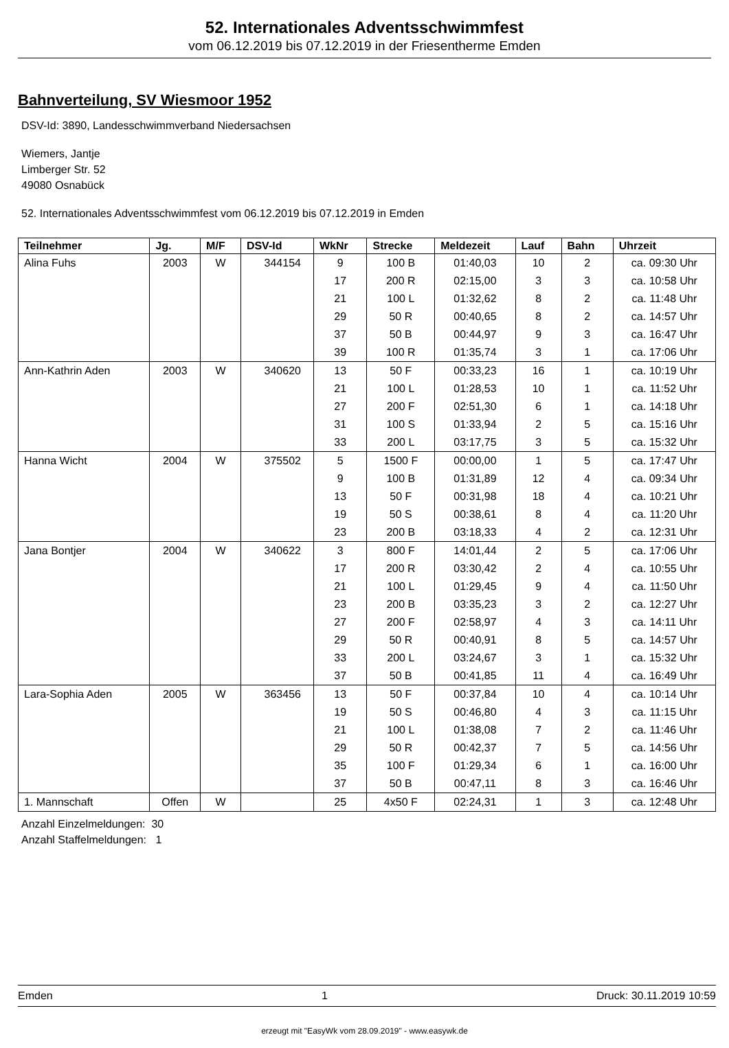52. Internationales Adventsschwimmfest
vom 06.12.2019 bis 07.12.2019 in der Friesentherme Emden
Bahnverteilung, SV Wiesmoor 1952
DSV-Id: 3890, Landesschwimmverband Niedersachsen
Wiemers, Jantje
Limberger Str. 52
49080 Osnabück
52. Internationales Adventsschwimmfest vom 06.12.2019 bis 07.12.2019 in Emden
| Teilnehmer | Jg. | M/F | DSV-Id | WkNr | Strecke | Meldezeit | Lauf | Bahn | Uhrzeit |
| --- | --- | --- | --- | --- | --- | --- | --- | --- | --- |
| Alina Fuhs | 2003 | W | 344154 | 9 | 100 B | 01:40,03 | 10 | 2 | ca. 09:30 Uhr |
| | | | | 17 | 200 R | 02:15,00 | 3 | 3 | ca. 10:58 Uhr |
| | | | | 21 | 100 L | 01:32,62 | 8 | 2 | ca. 11:48 Uhr |
| | | | | 29 | 50 R | 00:40,65 | 8 | 2 | ca. 14:57 Uhr |
| | | | | 37 | 50 B | 00:44,97 | 9 | 3 | ca. 16:47 Uhr |
| | | | | 39 | 100 R | 01:35,74 | 3 | 1 | ca. 17:06 Uhr |
| Ann-Kathrin Aden | 2003 | W | 340620 | 13 | 50 F | 00:33,23 | 16 | 1 | ca. 10:19 Uhr |
| | | | | 21 | 100 L | 01:28,53 | 10 | 1 | ca. 11:52 Uhr |
| | | | | 27 | 200 F | 02:51,30 | 6 | 1 | ca. 14:18 Uhr |
| | | | | 31 | 100 S | 01:33,94 | 2 | 5 | ca. 15:16 Uhr |
| | | | | 33 | 200 L | 03:17,75 | 3 | 5 | ca. 15:32 Uhr |
| Hanna Wicht | 2004 | W | 375502 | 5 | 1500 F | 00:00,00 | 1 | 5 | ca. 17:47 Uhr |
| | | | | 9 | 100 B | 01:31,89 | 12 | 4 | ca. 09:34 Uhr |
| | | | | 13 | 50 F | 00:31,98 | 18 | 4 | ca. 10:21 Uhr |
| | | | | 19 | 50 S | 00:38,61 | 8 | 4 | ca. 11:20 Uhr |
| | | | | 23 | 200 B | 03:18,33 | 4 | 2 | ca. 12:31 Uhr |
| Jana Bontjer | 2004 | W | 340622 | 3 | 800 F | 14:01,44 | 2 | 5 | ca. 17:06 Uhr |
| | | | | 17 | 200 R | 03:30,42 | 2 | 4 | ca. 10:55 Uhr |
| | | | | 21 | 100 L | 01:29,45 | 9 | 4 | ca. 11:50 Uhr |
| | | | | 23 | 200 B | 03:35,23 | 3 | 2 | ca. 12:27 Uhr |
| | | | | 27 | 200 F | 02:58,97 | 4 | 3 | ca. 14:11 Uhr |
| | | | | 29 | 50 R | 00:40,91 | 8 | 5 | ca. 14:57 Uhr |
| | | | | 33 | 200 L | 03:24,67 | 3 | 1 | ca. 15:32 Uhr |
| | | | | 37 | 50 B | 00:41,85 | 11 | 4 | ca. 16:49 Uhr |
| Lara-Sophia Aden | 2005 | W | 363456 | 13 | 50 F | 00:37,84 | 10 | 4 | ca. 10:14 Uhr |
| | | | | 19 | 50 S | 00:46,80 | 4 | 3 | ca. 11:15 Uhr |
| | | | | 21 | 100 L | 01:38,08 | 7 | 2 | ca. 11:46 Uhr |
| | | | | 29 | 50 R | 00:42,37 | 7 | 5 | ca. 14:56 Uhr |
| | | | | 35 | 100 F | 01:29,34 | 6 | 1 | ca. 16:00 Uhr |
| | | | | 37 | 50 B | 00:47,11 | 8 | 3 | ca. 16:46 Uhr |
| 1. Mannschaft | Offen | W | | 25 | 4x50 F | 02:24,31 | 1 | 3 | ca. 12:48 Uhr |
Anzahl Einzelmeldungen: 30
Anzahl Staffelmeldungen: 1
Emden 1 Druck: 30.11.2019 10:59
erzeugt mit "EasyWk vom 28.09.2019" - www.easywk.de